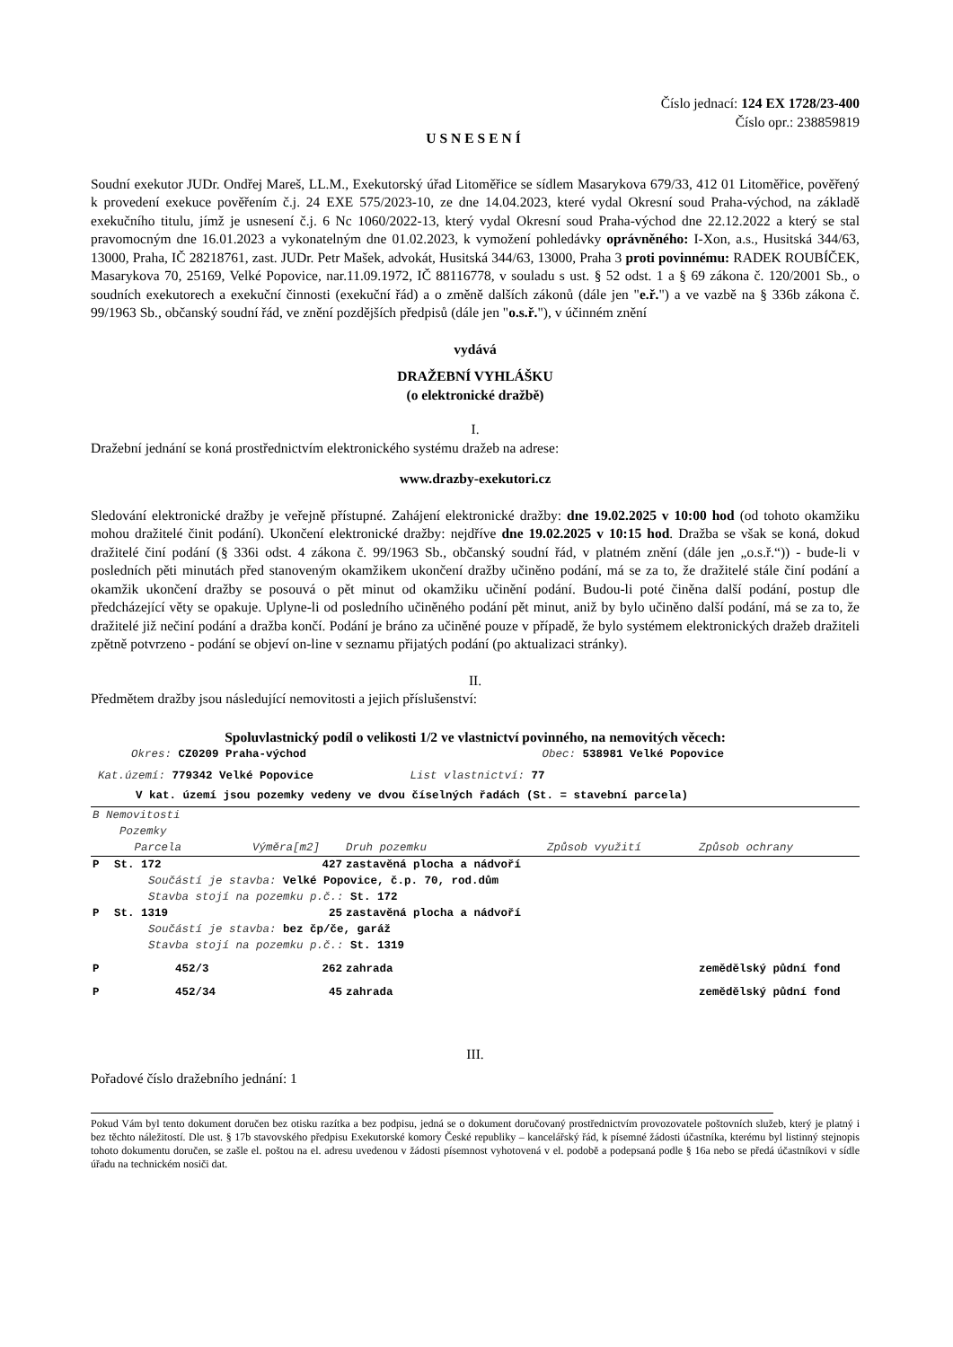Číslo jednací: 124 EX 1728/23-400
Číslo opr.: 238859819
USNESENÍ
Soudní exekutor JUDr. Ondřej Mareš, LL.M., Exekutorský úřad Litoměřice se sídlem Masarykova 679/33, 412 01 Litoměřice, pověřený k provedení exekuce pověřením č.j. 24 EXE 575/2023-10, ze dne 14.04.2023, které vydal Okresní soud Praha-východ, na základě exekučního titulu, jímž je usnesení č.j. 6 Nc 1060/2022-13, který vydal Okresní soud Praha-východ dne 22.12.2022 a který se stal pravomocným dne 16.01.2023 a vykonatelným dne 01.02.2023, k vymožení pohledávky oprávněného: I-Xon, a.s., Husitská 344/63, 13000, Praha, IČ 28218761, zast. JUDr. Petr Mašek, advokát, Husitská 344/63, 13000, Praha 3 proti povinnému: RADEK ROUBÍČEK, Masarykova 70, 25169, Velké Popovice, nar.11.09.1972, IČ 88116778, v souladu s ust. § 52 odst. 1 a § 69 zákona č. 120/2001 Sb., o soudních exekutorech a exekuční činnosti (exekuční řád) a o změně dalších zákonů (dále jen "e.ř.") a ve vazbě na § 336b zákona č. 99/1963 Sb., občanský soudní řád, ve znění pozdějších předpisů (dále jen "o.s.ř."), v účinném znění
vydává
DRAŽEBNÍ VYHLÁŠKU
(o elektronické dražbě)
I.
Dražební jednání se koná prostřednictvím elektronického systému dražeb na adrese:
www.drazby-exekutori.cz
Sledování elektronické dražby je veřejně přístupné. Zahájení elektronické dražby: dne 19.02.2025 v 10:00 hod (od tohoto okamžiku mohou dražitelé činit podání). Ukončení elektronické dražby: nejdříve dne 19.02.2025 v 10:15 hod. Dražba se však se koná, dokud dražitelé činí podání (§ 336i odst. 4 zákona č. 99/1963 Sb., občanský soudní řád, v platném znění (dále jen „o.s.ř.“)) - bude-li v posledních pěti minutách před stanoveným okamžikem ukončení dražby učiněno podání, má se za to, že dražitelé stále činí podání a okamžik ukončení dražby se posouvá o pět minut od okamžiku učinění podání. Budou-li poté činěna další podání, postup dle předcházející věty se opakuje. Uplyne-li od posledního učiněného podání pět minut, aniž by bylo učiněno další podání, má se za to, že dražitelé již nečiní podání a dražba končí. Podání je bráno za učiněné pouze v případě, že bylo systémem elektronických dražeb dražiteli zpětně potvrzeno - podání se objeví on-line v seznamu přijatých podání (po aktualizaci stránky).
II.
Předmětem dražby jsou následující nemovitosti a jejich příslušenství:
Spoluvlastnický podíl o velikosti 1/2 ve vlastnictví povinného, na nemovitých věcech:
Okres: CZ0209 Praha-východ Obec: 538981 Velké Popovice
Kat.území: 779342 Velké Popovice List vlastnictví: 77
V kat. území jsou pozemky vedeny ve dvou číselných řadách (St. = stavební parcela)
| B Nemovitosti Pozemky | | | | | |
| | Parcela | Výměra[m2] | Druh pozemku | Způsob využití | Způsob ochrany |
| P | St. 172 | 427 | zastavěná plocha a nádvoří | | |
| | Součástí je stavba: Velké Popovice, č.p. 70, rod.dům Stavba stojí na pozemku p.č.: St. 172 | | | | |
| P | St. 1319 | 25 | zastavěná plocha a nádvoří | | |
| | Součástí je stavba: bez čp/če, garáž Stavba stojí na pozemku p.č.: St. 1319 | | | | |
| P | 452/3 | 262 | zahrada | | zemědělský půdní fond |
| P | 452/34 | 45 | zahrada | | zemědělský půdní fond |
III.
Pořadové číslo dražebního jednání: 1
Pokud Vám byl tento dokument doručen bez otisku razítka a bez podpisu, jedná se o dokument doručovaný prostřednictvím provozovatele poštovních služeb, který je platný i bez těchto náležitostí. Dle ust. § 17b stavovského předpisu Exekutorské komory České republiky – kancelářský řád, k písemné žádosti účastníka, kterému byl listinný stejnopis tohoto dokumentu doručen, se zašle el. poštou na el. adresu uvedenou v žádosti písemnost vyhotovená v el. podobě a podepsaná podle § 16a nebo se předá účastníkovi v sídle úřadu na technickém nosiči dat.